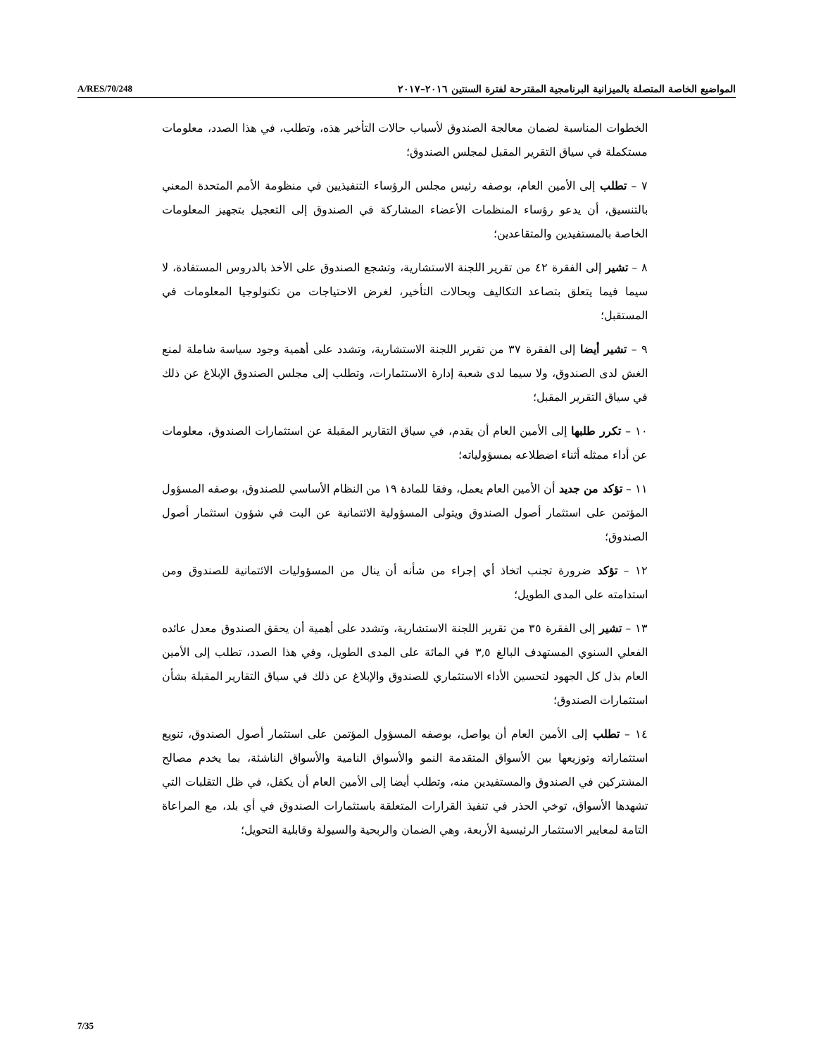A/RES/70/248 المواضيع الخاصة المتصلة بالميزانية البرنامجية المقترحة لفترة السنتين ٢٠١٦–٢٠١٧
الخطوات المناسبة لضمان معالجة الصندوق لأسباب حالات التأخير هذه، وتطلب، في هذا الصدد، معلومات مستكملة في سياق التقرير المقبل لمجلس الصندوق؛
٧ – تطلب إلى الأمين العام، بوصفه رئيس مجلس الرؤساء التنفيذيين في منظومة الأمم المتحدة المعني بالتنسيق، أن يدعو رؤساء المنظمات الأعضاء المشاركة في الصندوق إلى التعجيل بتجهيز المعلومات الخاصة بالمستفيدين والمتقاعدين؛
٨ – تشير إلى الفقرة ٤٢ من تقرير اللجنة الاستشارية، وتشجع الصندوق على الأخذ بالدروس المستفادة، لا سيما فيما يتعلق بتصاعد التكاليف وبحالات التأخير، لغرض الاحتياجات من تكنولوجيا المعلومات في المستقبل؛
٩ – تشير أيضا إلى الفقرة ٣٧ من تقرير اللجنة الاستشارية، وتشدد على أهمية وجود سياسة شاملة لمنع الغش لدى الصندوق، ولا سيما لدى شعبة إدارة الاستثمارات، وتطلب إلى مجلس الصندوق الإبلاغ عن ذلك في سياق التقرير المقبل؛
١٠ – تكرر طلبها إلى الأمين العام أن يقدم، في سياق التقارير المقبلة عن استثمارات الصندوق، معلومات عن أداء ممثله أثناء اضطلاعه بمسؤولياته؛
١١ – تؤكد من جديد أن الأمين العام يعمل، وفقا للمادة ١٩ من النظام الأساسي للصندوق، بوصفه المسؤول المؤتمن على استثمار أصول الصندوق ويتولى المسؤولية الائتمانية عن البت في شؤون استثمار أصول الصندوق؛
١٢ – تؤكد ضرورة تجنب اتخاذ أي إجراء من شأنه أن ينال من المسؤوليات الائتمانية للصندوق ومن استدامته على المدى الطويل؛
١٣ – تشير إلى الفقرة ٣٥ من تقرير اللجنة الاستشارية، وتشدد على أهمية أن يحقق الصندوق معدل عائده الفعلي السنوي المستهدف البالغ ٣,٥ في المائة على المدى الطويل، وفي هذا الصدد، تطلب إلى الأمين العام بذل كل الجهود لتحسين الأداء الاستثماري للصندوق والإبلاغ عن ذلك في سياق التقارير المقبلة بشأن استثمارات الصندوق؛
١٤ – تطلب إلى الأمين العام أن يواصل، بوصفه المسؤول المؤتمن على استثمار أصول الصندوق، تنويع استثماراته وتوزيعها بين الأسواق المتقدمة النمو والأسواق النامية والأسواق الناشئة، بما يخدم مصالح المشتركين في الصندوق والمستفيدين منه، وتطلب أيضا إلى الأمين العام أن يكفل، في ظل التقلبات التي تشهدها الأسواق، توخي الحذر في تنفيذ القرارات المتعلقة باستثمارات الصندوق في أي بلد، مع المراعاة التامة لمعايير الاستثمار الرئيسية الأربعة، وهي الضمان والربحية والسيولة وقابلية التحويل؛
7/35